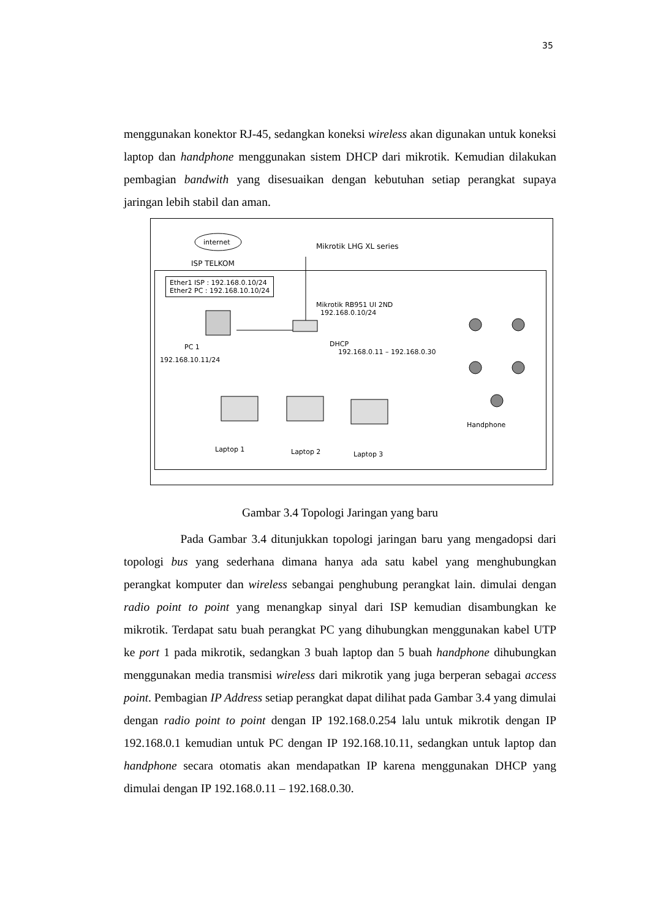35
menggunakan konektor RJ-45, sedangkan koneksi wireless akan digunakan untuk koneksi laptop dan handphone menggunakan sistem DHCP dari mikrotik. Kemudian dilakukan pembagian bandwith yang disesuaikan dengan kebutuhan setiap perangkat supaya jaringan lebih stabil dan aman.
internet Mikrotik LHG XL series
ISP TELKOM
Ether1 ISP : 192.168.0.10/24
Ether2 PC : 192.168.10.10/24
Mikrotik RB951 UI 2ND
192.168.0.10/24
DHCP
192.168.0.11 – 192.168.0.30
PC 1
192.168.10.11/24
Handphone
Laptop 1 Laptop 2 Laptop 3
Gambar 3.4 Topologi Jaringan yang baru
Pada Gambar 3.4 ditunjukkan topologi jaringan baru yang mengadopsi dari topologi bus yang sederhana dimana hanya ada satu kabel yang menghubungkan perangkat komputer dan wireless sebangai penghubung perangkat lain. dimulai dengan radio point to point yang menangkap sinyal dari ISP kemudian disambungkan ke mikrotik. Terdapat satu buah perangkat PC yang dihubungkan menggunakan kabel UTP ke port 1 pada mikrotik, sedangkan 3 buah laptop dan 5 buah handphone dihubungkan menggunakan media transmisi wireless dari mikrotik yang juga berperan sebagai access point. Pembagian IP Address setiap perangkat dapat dilihat pada Gambar 3.4 yang dimulai dengan radio point to point dengan IP 192.168.0.254 lalu untuk mikrotik dengan IP 192.168.0.1 kemudian untuk PC dengan IP 192.168.10.11, sedangkan untuk laptop dan handphone secara otomatis akan mendapatkan IP karena menggunakan DHCP yang dimulai dengan IP 192.168.0.11 – 192.168.0.30.